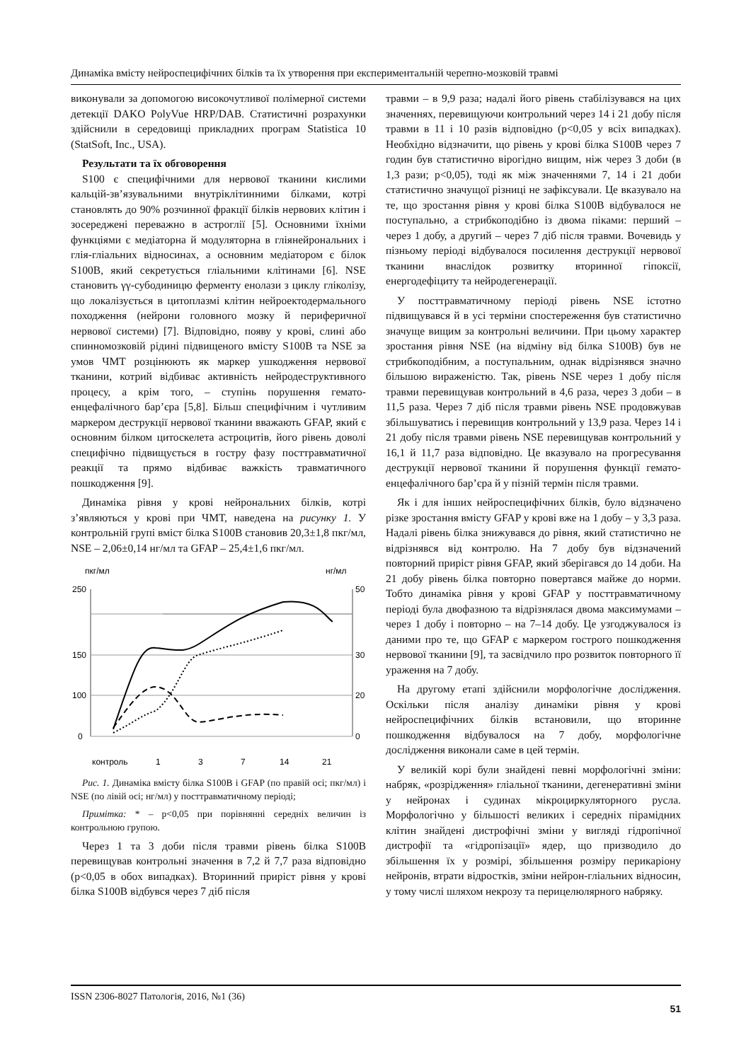Динаміка вмісту нейроспецифічних білків та їх утворення при експериментальній черепно-мозковій травмі
виконували за допомогою високочутливої полімерної системи детекції DAKO PolyVue HRP/DAB. Статистичні розрахунки здійснили в середовищі прикладних програм Statistica 10 (StatSoft, Inc., USA).
Результати та їх обговорення
S100 є специфічними для нервової тканини кислими кальцій-зв’язувальними внутріклітинними білками, котрі становлять до 90% розчинної фракції білків нервових клітин і зосереджені переважно в астроглії [5]. Основними їхніми функціями є медіаторна й модуляторна в гліянейрональних і глія-гліальних відносинах, а основним медіатором є білок S100B, який секретується гліальними клітинами [6]. NSE становить γγ-субодиницю ферменту енолази з циклу гліколізу, що локалізується в цитоплазмі клітин нейроектодермального походження (нейрони головного мозку й периферичної нервової системи) [7]. Відповідно, появу у крові, слині або спинномозковій рідині підвищеного вмісту S100B та NSE за умов ЧМТ розцінюють як маркер ушкодження нервової тканини, котрий відбиває активність нейродеструктивного процесу, а крім того, – ступінь порушення гемато-енцефалічного бар’єра [5,8]. Більш специфічним і чутливим маркером деструкції нервової тканини вважають GFAP, який є основним білком цитоскелета астроцитів, його рівень доволі специфічно підвищується в гостру фазу посттравматичної реакції та прямо відбиває важкість травматичного пошкодження [9].
Динаміка рівня у крові нейрональних білків, котрі з’являються у крові при ЧМТ, наведена на рисунку 1. У контрольній групі вміст білка S100B становив 20,3±1,8 пкг/мл, NSE – 2,06±0,14 нг/мл та GFAP – 25,4±1,6 пкг/мл.
пкг/мл
нг/мл
250
150
100
0
50
30
20
0
контроль
1
3
7
14
21
Рис. 1. Динаміка вмісту білка S100B і GFAP (по правій осі; пкг/мл) і NSE (по лівій осі; нг/мл) у посттравматичному періоді;
Примітка: * – р<0,05 при порівнянні середніх величин із контрольною групою.
Через 1 та 3 доби після травми рівень білка S100B перевищував контрольні значення в 7,2 й 7,7 раза відповідно (р<0,05 в обох випадках). Вторинний приріст рівня у крові білка S100B відбувся через 7 діб після
травми – в 9,9 раза; надалі його рівень стабілізувався на цих значеннях, перевищуючи контрольний через 14 і 21 добу після травми в 11 і 10 разів відповідно (р<0,05 у всіх випадках). Необхідно відзначити, що рівень у крові білка S100B через 7 годин був статистично вірогідно вищим, ніж через 3 доби (в 1,3 рази; р<0,05), тоді як між значеннями 7, 14 і 21 доби статистично значущої різниці не зафіксували. Це вказувало на те, що зростання рівня у крові білка S100B відбувалося не поступально, а стрибкоподібно із двома піками: перший – через 1 добу, а другий – через 7 діб після травми. Вочевидь у пізньому періоді відбувалося посилення деструкції нервової тканини внаслідок розвитку вторинної гіпоксії, енергодефіциту та нейродегенерації.
У посттравматичному періоді рівень NSE істотно підвищувався й в усі терміни спостереження був статистично значуще вищим за контрольні величини. При цьому характер зростання рівня NSE (на відміну від білка S100B) був не стрибкоподібним, а поступальним, однак відрізнявся значно більшою вираженістю. Так, рівень NSE через 1 добу після травми перевищував контрольний в 4,6 раза, через 3 доби – в 11,5 раза. Через 7 діб після травми рівень NSE продовжував збільшуватись і перевищив контрольний у 13,9 раза. Через 14 і 21 добу після травми рівень NSE перевищував контрольний у 16,1 й 11,7 раза відповідно. Це вказувало на прогресування деструкції нервової тканини й порушення функції гемато-енцефалічного бар’єра й у пізній термін після травми.
Як і для інших нейроспецифічних білків, було відзначено різке зростання вмісту GFAP у крові вже на 1 добу – у 3,3 раза. Надалі рівень білка знижувався до рівня, який статистично не відрізнявся від контролю. На 7 добу був відзначений повторний приріст рівня GFAP, який зберігався до 14 доби. На 21 добу рівень білка повторно повертався майже до норми. Тобто динаміка рівня у крові GFAP у посттравматичному періоді була двофазною та відрізнялася двома максимумами – через 1 добу і повторно – на 7–14 добу. Це узгоджувалося із даними про те, що GFAP є маркером гострого пошкодження нервової тканини [9], та засвідчило про розвиток повторного її ураження на 7 добу.
На другому етапі здійснили морфологічне дослідження. Оскільки після аналізу динаміки рівня у крові нейроспецифічних білків встановили, що вторинне пошкодження відбувалося на 7 добу, морфологічне дослідження виконали саме в цей термін.
У великій корі були знайдені певні морфологічні зміни: набряк, «розрідження» гліальної тканини, дегенеративні зміни у нейронах і судинах мікроциркуляторного русла. Морфологічно у більшості великих і середніх пірамідних клітин знайдені дистрофічні зміни у вигляді гідропічної дистрофії та «гідропізації» ядер, що призводило до збільшення їх у розмірі, збільшення розміру перикаріону нейронів, втрати відростків, зміни нейрон-гліальних відносин, у тому числі шляхом некрозу та перицелюлярного набряку.
ISSN 2306-8027 Патологія, 2016, №1 (36) 51